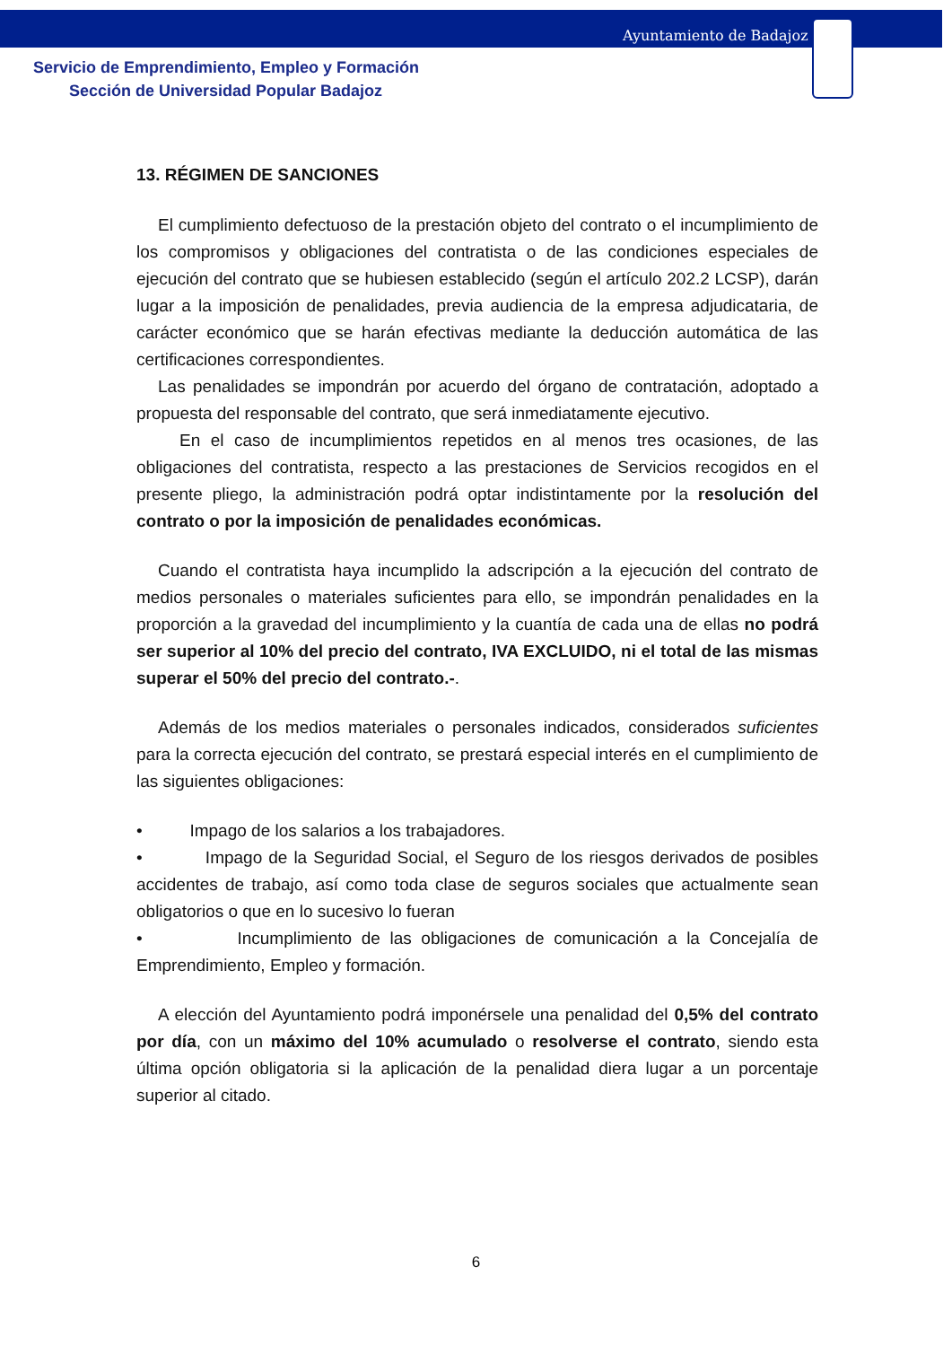Ayuntamiento de Badajoz
Servicio de Emprendimiento, Empleo y Formación
Sección de Universidad Popular Badajoz
13. RÉGIMEN DE SANCIONES
El cumplimiento defectuoso de la prestación objeto del contrato o el incumplimiento de los compromisos y obligaciones del contratista o de las condiciones especiales de ejecución del contrato que se hubiesen establecido (según el artículo 202.2 LCSP), darán lugar a la imposición de penalidades, previa audiencia de la empresa adjudicataria, de carácter económico que se harán efectivas mediante la deducción automática de las certificaciones correspondientes.
Las penalidades se impondrán por acuerdo del órgano de contratación, adoptado a propuesta del responsable del contrato, que será inmediatamente ejecutivo.
En el caso de incumplimientos repetidos en al menos tres ocasiones, de las obligaciones del contratista, respecto a las prestaciones de Servicios recogidos en el presente pliego, la administración podrá optar indistintamente por la resolución del contrato o por la imposición de penalidades económicas.
Cuando el contratista haya incumplido la adscripción a la ejecución del contrato de medios personales o materiales suficientes para ello, se impondrán penalidades en la proporción a la gravedad del incumplimiento y la cuantía de cada una de ellas no podrá ser superior al 10% del precio del contrato, IVA EXCLUIDO, ni el total de las mismas superar el 50% del precio del contrato.-.
Además de los medios materiales o personales indicados, considerados suficientes para la correcta ejecución del contrato, se prestará especial interés en el cumplimiento de las siguientes obligaciones:
• Impago de los salarios a los trabajadores.
• Impago de la Seguridad Social, el Seguro de los riesgos derivados de posibles accidentes de trabajo, así como toda clase de seguros sociales que actualmente sean obligatorios o que en lo sucesivo lo fueran
• Incumplimiento de las obligaciones de comunicación a la Concejalía de Emprendimiento, Empleo y formación.
A elección del Ayuntamiento podrá imponérsele una penalidad del 0,5% del contrato por día, con un máximo del 10% acumulado o resolverse el contrato, siendo esta última opción obligatoria si la aplicación de la penalidad diera lugar a un porcentaje superior al citado.
6